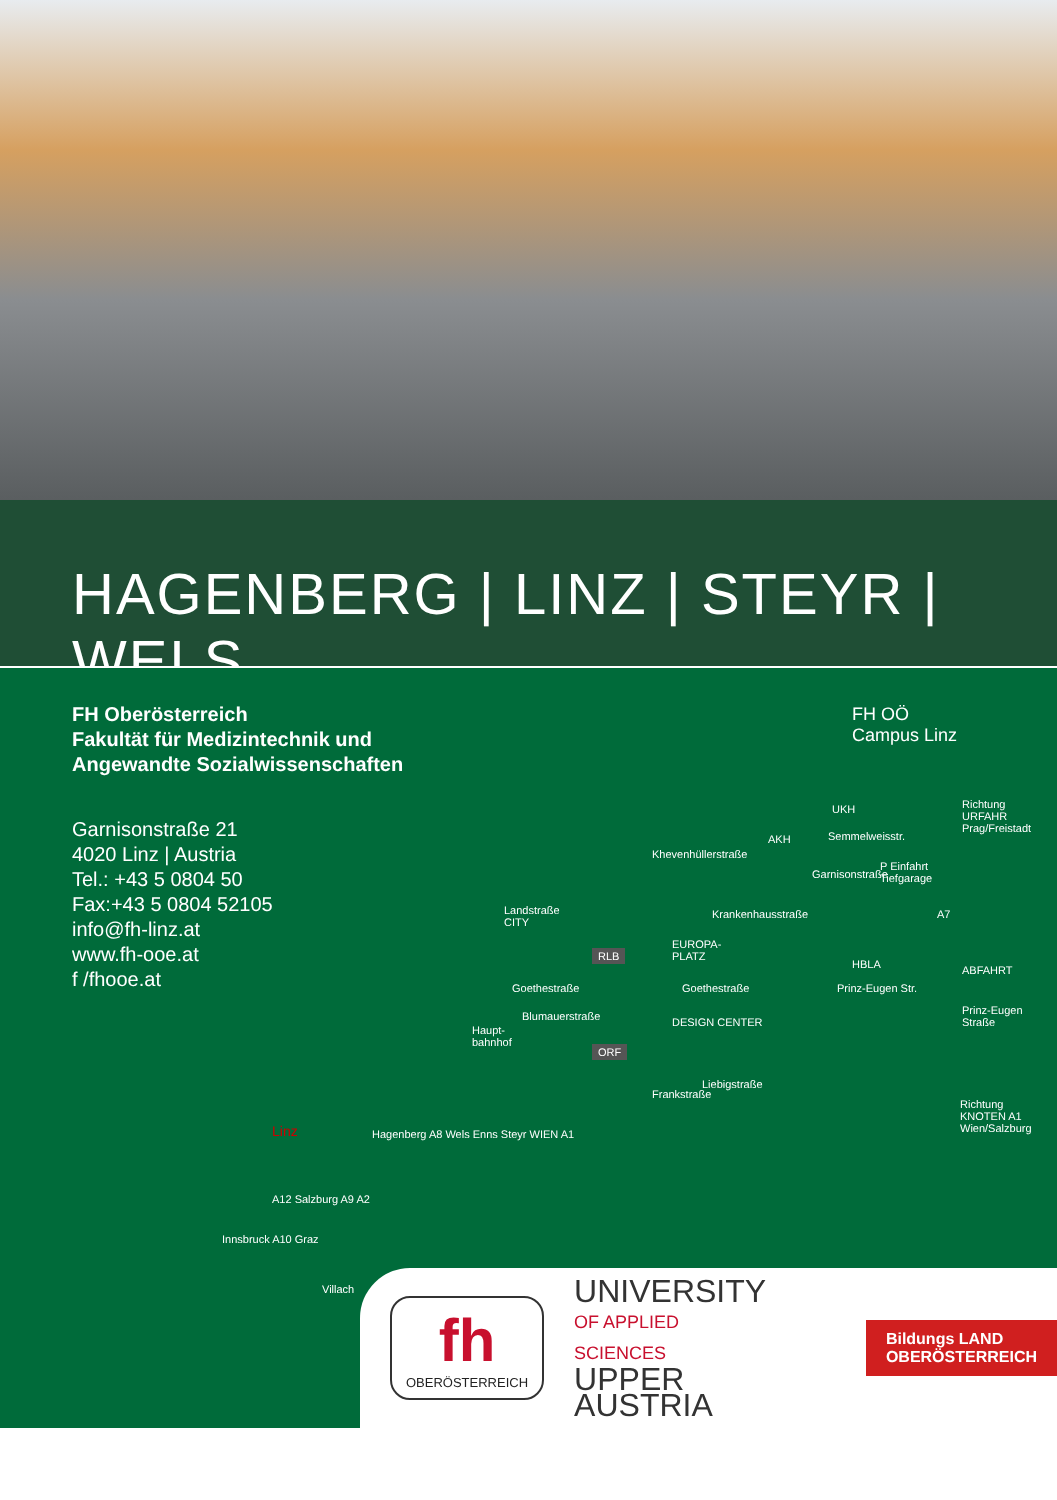HAGENBERG | LINZ | STEYR | WELS
FH Oberösterreich
Fakultät für Medizintechnik und
Angewandte Sozialwissenschaften
Garnisonstraße 21
4020 Linz | Austria
Tel.: +43 5 0804 50
Fax:+43 5 0804 52105
info@fh-linz.at
www.fh-ooe.at
f /fhooe.at
FH OÖ
Campus Linz
Richtung
URFAHR
Prag/Freistadt
UKH
AKH Semmelweisstr.
P Einfahrt
Tiefgarage
Landstraße
CITY
EUROPA-
PLATZ RLB
HBLA
A7
ABFAHRT
Goethestraße Goethestraße Prinz-Eugen Str.
Prinz-Eugen
Straße DESIGN CENTER Blumauerstraße
Haupt-
bahnhof
ORF
Frankstraße
Liebigstraße
Richtung
KNOTEN A1
Wien/Salzburg
Khevenhüllerstraße
Krankenhausstraße
Garnisonstraße
Linz Hagenberg A8 Wels Enns Steyr WIEN A1
A12 Salzburg A9 A2
Innsbruck A10 Graz
Villach
fh
OBERÖSTERREICH
UNIVERSITY
OF APPLIED SCIENCES
UPPER AUSTRIA
Bildungs LAND
OBERÖSTERREICH